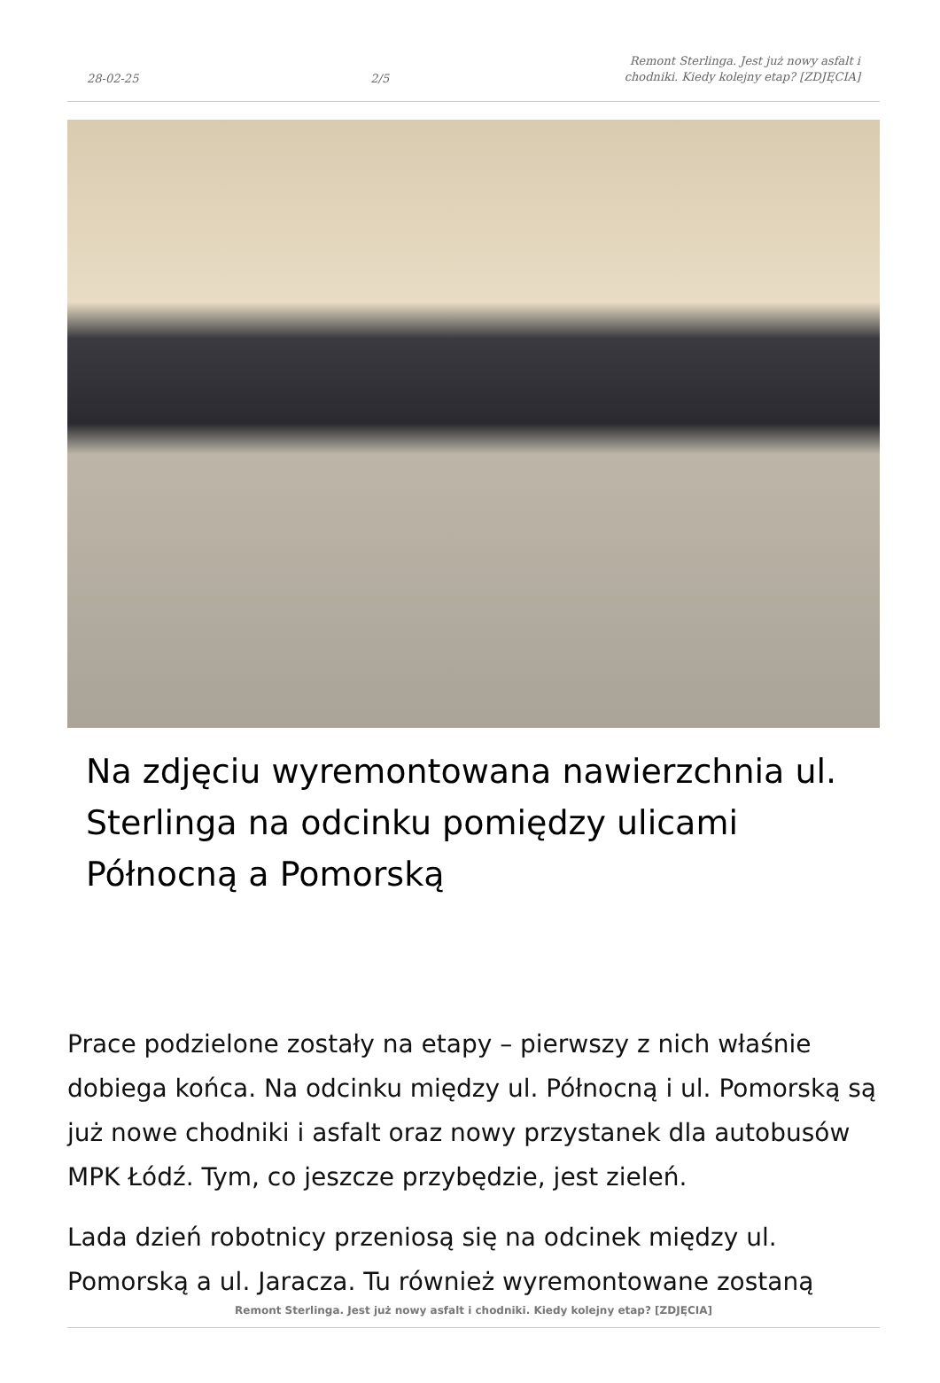28-02-25 2/5 Remont Sterlinga. Jest już nowy asfalt i chodniki. Kiedy kolejny etap? [ZDJĘCIA]
Na zdjęciu wyremontowana nawierzchnia ul. Sterlinga na odcinku pomiędzy ulicami Północną a Pomorską
Prace podzielone zostały na etapy – pierwszy z nich właśnie dobiega końca. Na odcinku między ul. Północną i ul. Pomorską są już nowe chodniki i asfalt oraz nowy przystanek dla autobusów MPK Łódź. Tym, co jeszcze przybędzie, jest zieleń.
Lada dzień robotnicy przeniosą się na odcinek między ul. Pomorską a ul. Jaracza. Tu również wyremontowane zostaną
Remont Sterlinga. Jest już nowy asfalt i chodniki. Kiedy kolejny etap? [ZDJĘCIA]